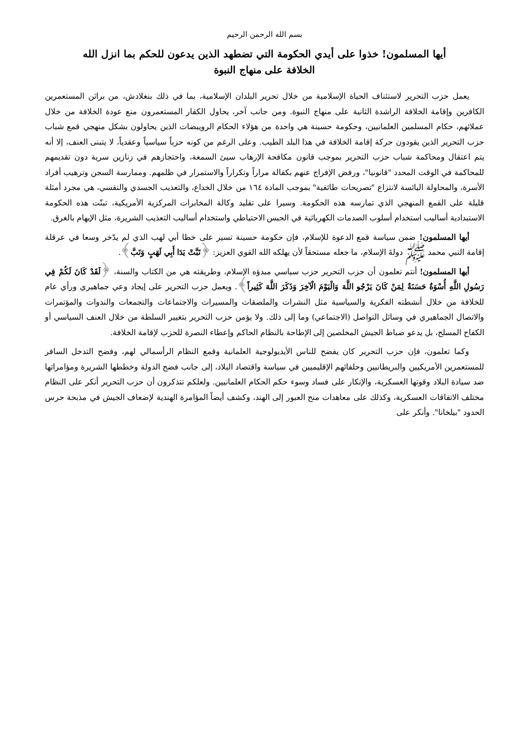بسم الله الرحمن الرحيم
أيها المسلمون! خذوا على أيدي الحكومة التي تضطهد الذين يدعون للحكم بما انزل الله
الخلافة على منهاج النبوة
يعمل حزب التحرير لاستئناف الحياة الإسلامية من خلال تحرير البلدان الإسلامية، بما في ذلك بنغلادش، من براثن المستعمرين الكافرين وإقامة الخلافة الراشدة الثانية على منهاج النبوة. ومن جانب آخر، يحاول الكفار المستعمرون منع عودة الخلافة من خلال عملائهم، حكام المسلمين العلمانيين، وحكومة حسينة هي واحدة من هؤلاء الحكام الرويبضات الذين يحاولون بشكل منهجي قمع شباب حزب التحرير الذين يقودون حركة إقامة الخلافة في هذا البلد الطيب. وعلى الرغم من كونه حزباً سياسياً وعقدياً، لا يتبنى العنف، إلا أنه يتم اعتقال ومحاكمة شباب حزب التحرير بموجب قانون مكافحة الإرهاب سيئ السمعة، واحتجازهم في زنازين سرية دون تقديمهم للمحاكمة في الوقت المحدد "قانونيا"، ورفض الإفراج عنهم بكفالة مراراً وتكراراً والاستمرار في ظلمهم. وممارسة السجن وترهيب أفراد الأسرة، والمحاولة اليائسة لانتزاع "تصريحات طائفية" بموجب المادة ١٦٤ من خلال الخداع، والتعذيب الجسدي والنفسي، هي مجرد أمثلة قليلة على القمع المنهجي الذي تمارسه هذه الحكومة. وسيرا على تقليد وكالة المخابرات المركزية الأمريكية، تبنّت هذه الحكومة الاستبدادية أساليب استخدام أسلوب الصدمات الكهربائية في الحبس الاحتياطي واستخدام أساليب التعذيب الشريرة، مثل الإيهام بالغرق.
أيها المسلمون! ضمن سياسة قمع الدعوة للإسلام، فإن حكومة حسينة تسير على خطا أبي لهب الذي لم يدّخر وسعا في عرقلة إقامة النبي محمد ﷺ دولةَ الإسلام، ما جعله مستحقاً لأن يهلكه الله القوي العزيز: ﴿تَبَّتْ يَدَا أَبِي لَهَبٍ وَتَبَّ﴾.
أيها المسلمون! أنتم تعلمون أن حزب التحرير حزب سياسي مبدؤه الإسلام، وطريقته هي من الكتاب والسنة، ﴿لَقَدْ كَانَ لَكُمْ فِي رَسُولِ اللَّهِ أُسْوَةٌ حَسَنَةٌ لِمَنْ كَانَ يَرْجُو اللَّهَ وَالْيَوْمَ الْآخِرَ وَذَكَرَ اللَّهَ كَثِيراً﴾. ويعمل حزب التحرير على إيجاد وعي جماهيري ورأي عام للخلافة من خلال أنشطته الفكرية والسياسية مثل النشرات والملصقات والمسيرات والاجتماعات والتجمعات والندوات والمؤتمرات والاتصال الجماهيري في وسائل التواصل (الاجتماعي) وما إلى ذلك. ولا يؤمن حزب التحرير بتغيير السلطة من خلال العنف السياسي أو الكفاح المسلح، بل يدعو ضباط الجيش المخلصين إلى الإطاحة بالنظام الحاكم وإعطاء النصرة للحزب لإقامة الخلافة.
وكما تعلمون، فإن حزب التحرير كان يفضح للناس الأيديولوجية العلمانية وقمع النظام الرأسمالي لهم، وفضح التدخل السافر للمستعمرين الأمريكيين والبريطانيين وحلفائهم الإقليميين في سياسة واقتصاد البلاد، إلى جانب فضح الدولة وخططها الشريرة ومؤامراتها ضد سيادة البلاد وقوتها العسكرية، والإنكار على فساد وسوء حكم الحكام العلمانيين. ولعلكم تتذكرون أن حزب التحرير أنكر على النظام مختلف الاتفاقات العسكرية، وكذلك على معاهدات منح العبور إلى الهند، وكشف أيضاً المؤامرة الهندية لإضعاف الجيش في مذبحة حرس الحدود "بيلخانا". وأنكر على